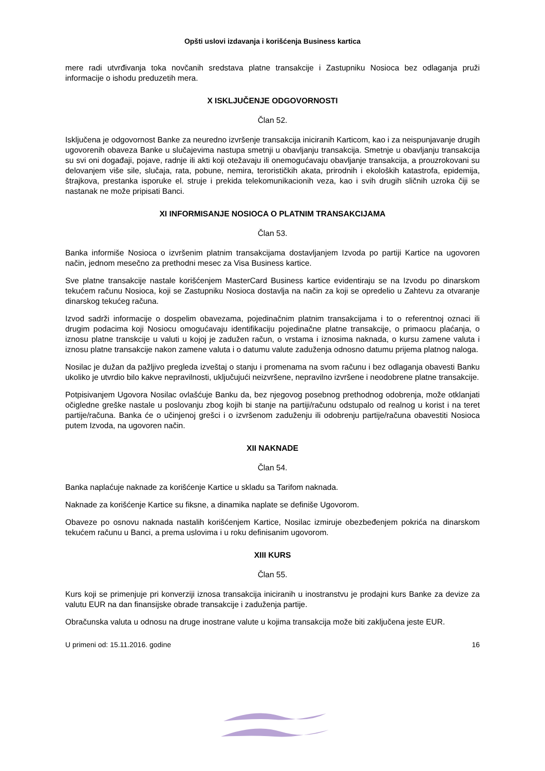Opšti uslovi izdavanja i korišćenja Business kartica
mere radi utvrđivanja toka novčanih sredstava platne transakcije i Zastupniku Nosioca bez odlaganja pruži informacije o ishodu preduzetih mera.
X ISKLJUČENJE ODGOVORNOSTI
Član 52.
Isključena je odgovornost Banke za neuredno izvršenje transakcija iniciranih Karticom, kao i za neispunjavanje drugih ugovorenih obaveza Banke u slučajevima nastupa smetnji u obavljanju transakcija. Smetnje u obavljanju transakcija su svi oni događaji, pojave, radnje ili akti koji otežavaju ili onemogućavaju obavljanje transakcija, a prouzrokovani su delovanjem više sile, slučaja, rata, pobune, nemira, terorističkih akata, prirodnih i ekoloških katastrofa, epidemija, štrajkova, prestanka isporuke el. struje i prekida telekomunikacionih veza, kao i svih drugih sličnih uzroka čiji se nastanak ne može pripisati Banci.
XI INFORMISANJE NOSIOCA O PLATNIM TRANSAKCIJAMA
Član 53.
Banka informiše Nosioca o izvršenim platnim transakcijama dostavljanjem Izvoda po partiji Kartice na ugovoren način, jednom mesečno za prethodni mesec za Visa Business kartice.
Sve platne transakcije nastale korišćenjem MasterCard Business kartice evidentiraju se na Izvodu po dinarskom tekućem računu Nosioca, koji se Zastupniku Nosioca dostavlja na način za koji se opredelio u Zahtevu za otvaranje dinarskog tekućeg računa.
Izvod sadrži informacije o dospelim obavezama, pojedinačnim platnim transakcijama i to o referentnoj oznaci ili drugim podacima koji Nosiocu omogućavaju identifikaciju pojedinačne platne transakcije, o primaocu plaćanja, o iznosu platne transkcije u valuti u kojoj je zadužen račun, o vrstama i iznosima naknada, o kursu zamene valuta i iznosu platne transakcije nakon zamene valuta i o datumu valute zaduženja odnosno datumu prijema platnog naloga.
Nosilac je dužan da pažljivo pregleda izveštaj o stanju i promenama na svom računu i bez odlaganja obavesti Banku ukoliko je utvrdio bilo kakve nepravilnosti, uključujući neizvršene, nepravilno izvršene i neodobrene platne transakcije.
Potpisivanjem Ugovora Nosilac ovlašćuje Banku da, bez njegovog posebnog prethodnog odobrenja, može otklanjati očigledne greške nastale u poslovanju zbog kojih bi stanje na partiji/računu odstupalo od realnog u korist i na teret partije/računa. Banka će o učinjenoj grešci i o izvršenom zaduženju ili odobrenju partije/računa obavestiti Nosioca putem Izvoda, na ugovoren način.
XII NAKNADE
Član 54.
Banka naplaćuje naknade za korišćenje Kartice u skladu sa Tarifom naknada.
Naknade za korišćenje Kartice su fiksne, a dinamika naplate se definiše Ugovorom.
Obaveze po osnovu naknada nastalih korišćenjem Kartice, Nosilac izmiruje obezbeđenjem pokrića na dinarskom tekućem računu u Banci, a prema uslovima i u roku definisanim ugovorom.
XIII KURS
Član 55.
Kurs koji se primenjuje pri konverziji iznosa transakcija iniciranih u inostranstvu je prodajni kurs Banke za devize za valutu EUR na dan finansijske obrade transakcije i zaduženja partije.
Obračunska valuta u odnosu na druge inostrane valute u kojima transakcija može biti zaključena jeste EUR.
U primeni od: 15.11.2016. godine 16